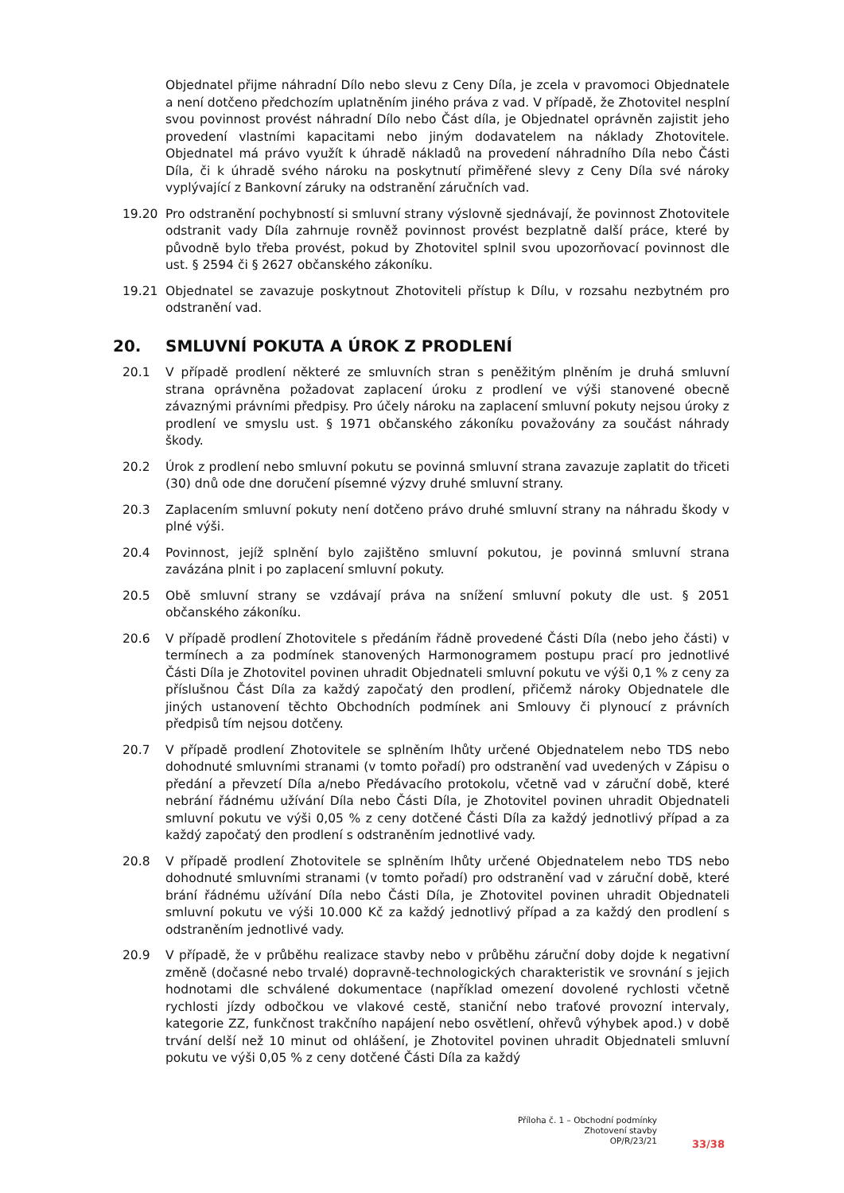Objednatel přijme náhradní Dílo nebo slevu z Ceny Díla, je zcela v pravomoci Objednatele a není dotčeno předchozím uplatněním jiného práva z vad. V případě, že Zhotovitel nesplní svou povinnost provést náhradní Dílo nebo Část díla, je Objednatel oprávněn zajistit jeho provedení vlastními kapacitami nebo jiným dodavatelem na náklady Zhotovitele. Objednatel má právo využít k úhradě nákladů na provedení náhradního Díla nebo Části Díla, či k úhradě svého nároku na poskytnutí přiměřené slevy z Ceny Díla své nároky vyplývající z Bankovní záruky na odstranění záručních vad.
19.20 Pro odstranění pochybností si smluvní strany výslovně sjednávají, že povinnost Zhotovitele odstranit vady Díla zahrnuje rovněž povinnost provést bezplatně další práce, které by původně bylo třeba provést, pokud by Zhotovitel splnil svou upozorňovací povinnost dle ust. § 2594 či § 2627 občanského zákoníku.
19.21 Objednatel se zavazuje poskytnout Zhotoviteli přístup k Dílu, v rozsahu nezbytném pro odstranění vad.
20. SMLUVNÍ POKUTA A ÚROK Z PRODLENÍ
20.1 V případě prodlení některé ze smluvních stran s peněžitým plněním je druhá smluvní strana oprávněna požadovat zaplacení úroku z prodlení ve výši stanovené obecně závaznými právními předpisy. Pro účely nároku na zaplacení smluvní pokuty nejsou úroky z prodlení ve smyslu ust. § 1971 občanského zákoníku považovány za součást náhrady škody.
20.2 Úrok z prodlení nebo smluvní pokutu se povinná smluvní strana zavazuje zaplatit do třiceti (30) dnů ode dne doručení písemné výzvy druhé smluvní strany.
20.3 Zaplacením smluvní pokuty není dotčeno právo druhé smluvní strany na náhradu škody v plné výši.
20.4 Povinnost, jejíž splnění bylo zajištěno smluvní pokutou, je povinná smluvní strana zavázána plnit i po zaplacení smluvní pokuty.
20.5 Obě smluvní strany se vzdávají práva na snížení smluvní pokuty dle ust. § 2051 občanského zákoníku.
20.6 V případě prodlení Zhotovitele s předáním řádně provedené Části Díla (nebo jeho části) v termínech a za podmínek stanovených Harmonogramem postupu prací pro jednotlivé Části Díla je Zhotovitel povinen uhradit Objednateli smluvní pokutu ve výši 0,1 % z ceny za příslušnou Část Díla za každý započatý den prodlení, přičemž nároky Objednatele dle jiných ustanovení těchto Obchodních podmínek ani Smlouvy či plynoucí z právních předpisů tím nejsou dotčeny.
20.7 V případě prodlení Zhotovitele se splněním lhůty určené Objednatelem nebo TDS nebo dohodnuté smluvními stranami (v tomto pořadí) pro odstranění vad uvedených v Zápisu o předání a převzetí Díla a/nebo Předávacího protokolu, včetně vad v záruční době, které nebrání řádnému užívání Díla nebo Části Díla, je Zhotovitel povinen uhradit Objednateli smluvní pokutu ve výši 0,05 % z ceny dotčené Části Díla za každý jednotlivý případ a za každý započatý den prodlení s odstraněním jednotlivé vady.
20.8 V případě prodlení Zhotovitele se splněním lhůty určené Objednatelem nebo TDS nebo dohodnuté smluvními stranami (v tomto pořadí) pro odstranění vad v záruční době, které brání řádnému užívání Díla nebo Části Díla, je Zhotovitel povinen uhradit Objednateli smluvní pokutu ve výši 10.000 Kč za každý jednotlivý případ a za každý den prodlení s odstraněním jednotlivé vady.
20.9 V případě, že v průběhu realizace stavby nebo v průběhu záruční doby dojde k negativní změně (dočasné nebo trvalé) dopravně-technologických charakteristik ve srovnání s jejich hodnotami dle schválené dokumentace (například omezení dovolené rychlosti včetně rychlosti jízdy odbočkou ve vlakové cestě, staniční nebo traťové provozní intervaly, kategorie ZZ, funkčnost trakčního napájení nebo osvětlení, ohřevů výhybek apod.) v době trvání delší než 10 minut od ohlášení, je Zhotovitel povinen uhradit Objednateli smluvní pokutu ve výši 0,05 % z ceny dotčené Části Díla za každý
Příloha č. 1 – Obchodní podmínky
Zhotovení stavby
OP/R/23/21
33/38